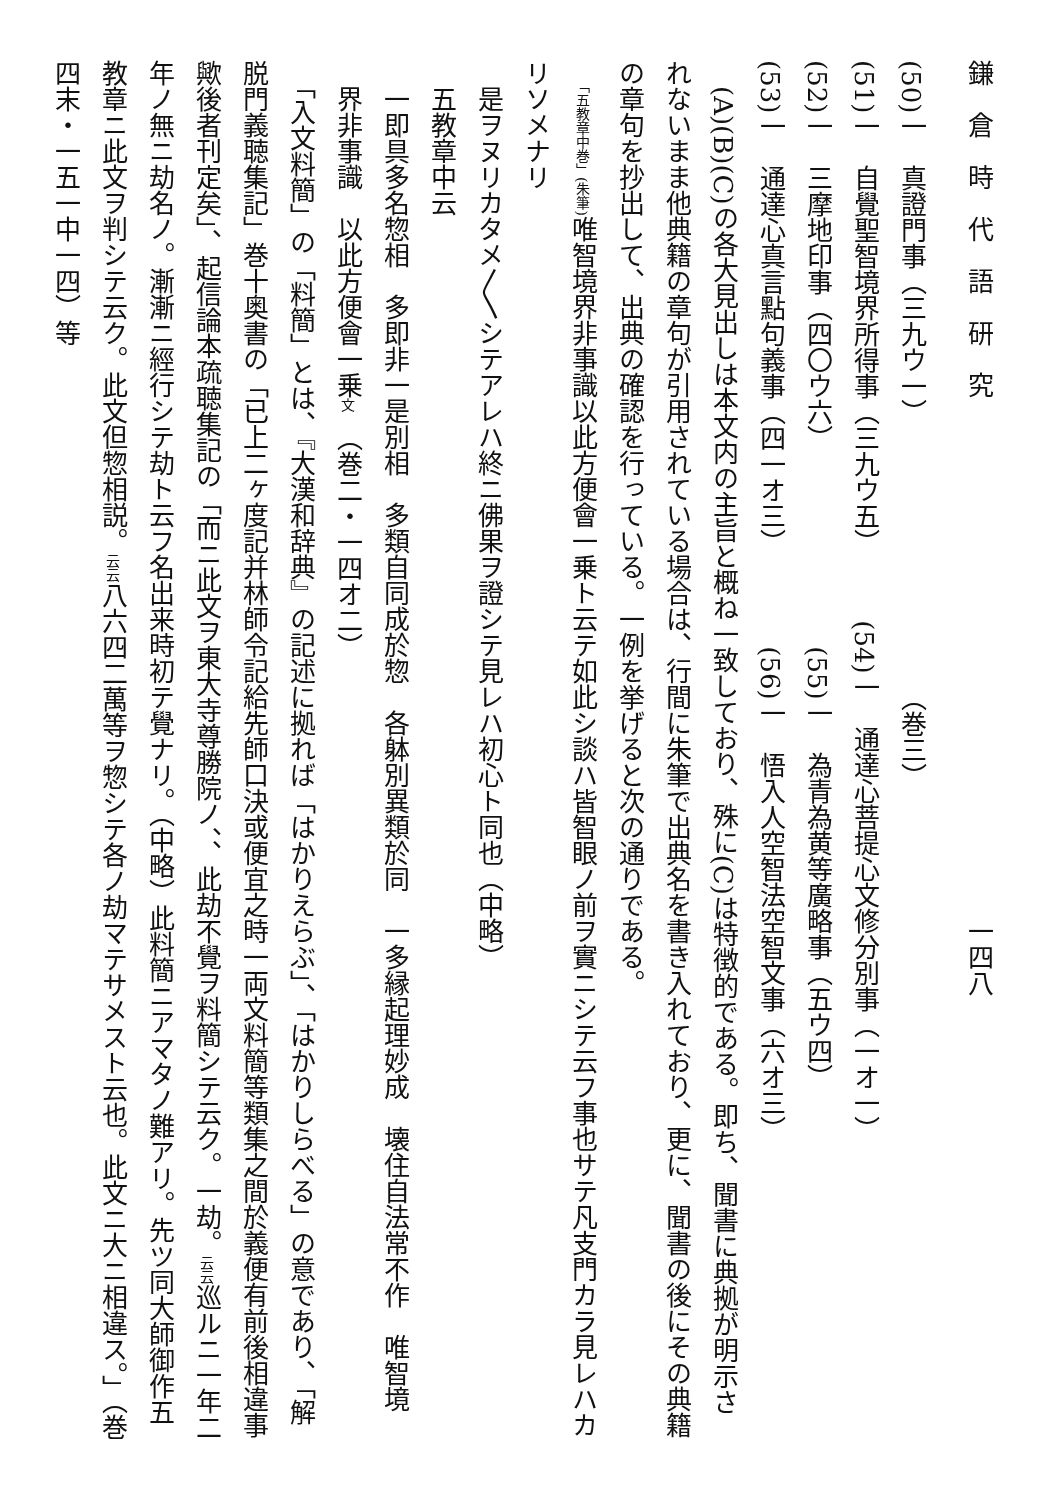鎌　倉　時　代　語　研　究　　　　　　　　　　　　　　　　　　　　一四八
(50)一　真證門事（三九ウ一）　　　　　　　　　　　（巻三）
(51)一　自覺聖智境界所得事（三九ウ五）　　　(54)一　通達心菩提心文修分別事（一オ一）
(52)一　三摩地印事（四〇ウ六）　　　　　　　　(55)一　為青為黄等廣略事（五ウ四）
(53)一　通達心真言點句義事（四一オ三）　　　　(56)一　悟入人空智法空智文事（六オ三）
　(A)(B)(C)の各大見出しは本文内の主旨と概ね一致しており、殊に(C)は特徴的である。即ち、聞書に典拠が明示されないまま他典籍の章句が引用されている場合は、行間に朱筆で出典名を書き入れており、更に、聞書の後にその典籍の章句を抄出して、出典の確認を行っている。一例を挙げると次の通りである。
　「五教章中巻」(朱筆) 唯智境界非事識以此方便會一乗ト云テ如此シ談ハ皆智眼ノ前ヲ實ニシテ云フ事也サテ凡支門カラ見レハカリソメナリ
　是ヲヌリカタメ〳〵シテアレハ終ニ佛果ヲ證シテ見レハ初心ト同也（中略）
　五教章中云
　一即具多名惣相　多即非一是別相　多類自同成於惣　各躰別異類於同　一多縁起理妙成　壊住自法常不作　唯智境
　界非事識　以此方便會一乗文　（巻二・一四オ二）
　「入文料簡」の「料簡」とは、『大漢和辞典』の記述に拠れば「はかりえらぶ」、「はかりしらべる」の意であり、「解脱門義聴集記」巻十奥書の「已上二ヶ度記并林師令記給先師口決或便宜之時一両文料簡等類集之間於義便有前後相違事歟後者刊定矣」、起信論本疏聴集記の「而ニ此文ヲ東大寺尊勝院ノ、、此劫不覺ヲ料簡シテ云ク。一劫。云云巡ルニ一年二年ノ無ニ劫名ノ。漸漸ニ經行シテ劫ト云フ名出来時初テ覺ナリ。（中略）此料簡ニアマタノ難アリ。先ツ同大師御作五教章ニ此文ヲ判シテ云ク。此文但惣相説。云云八六四二萬等ヲ惣シテ各ノ劫マテサメスト云也。此文ニ大ニ相違ス。」（巻四末・一五一中一四）等